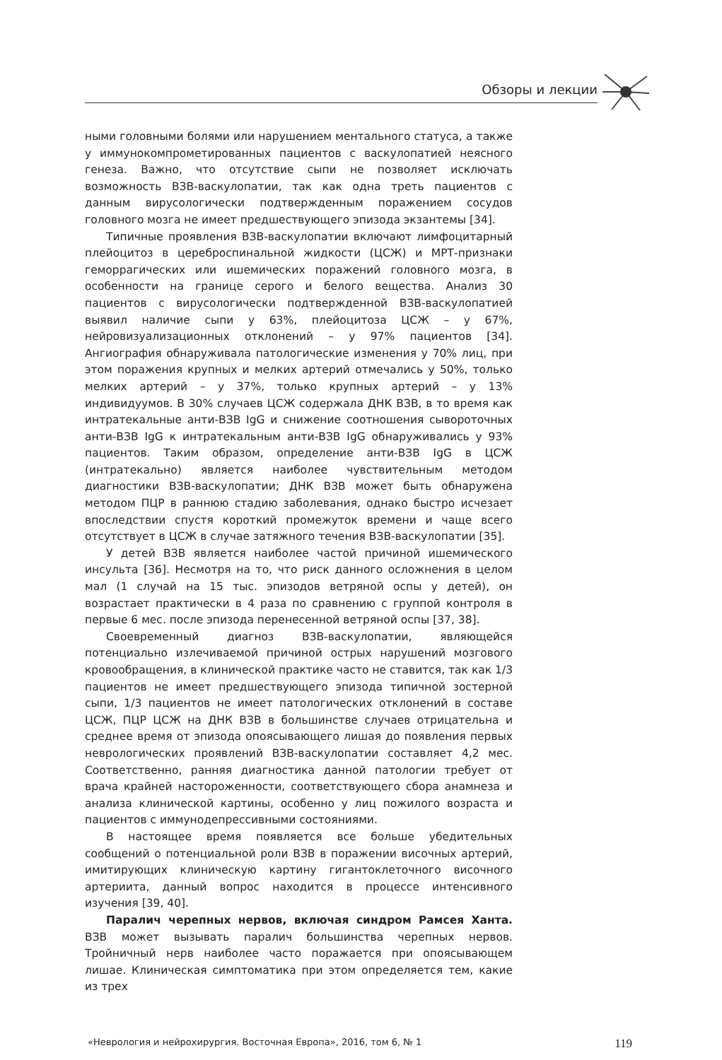Обзоры и лекции
ными головными болями или нарушением ментального статуса, а также у иммунокомпрометированных пациентов с васкулопатией неясного генеза. Важно, что отсутствие сыпи не позволяет исключать возможность ВЗВ-васкулопатии, так как одна треть пациентов с данным вирусологически подтвержденным поражением сосудов головного мозга не имеет предшествующего эпизода экзантемы [34].
Типичные проявления ВЗВ-васкулопатии включают лимфоцитарный плейоцитоз в цереброспинальной жидкости (ЦСЖ) и МРТ-признаки геморрагических или ишемических поражений головного мозга, в особенности на границе серого и белого вещества. Анализ 30 пациентов с вирусологически подтвержденной ВЗВ-васкулопатией выявил наличие сыпи у 63%, плейоцитоза ЦСЖ – у 67%, нейровизуализационных отклонений – у 97% пациентов [34]. Ангиография обнаруживала патологические изменения у 70% лиц, при этом поражения крупных и мелких артерий отмечались у 50%, только мелких артерий – у 37%, только крупных артерий – у 13% индивидуумов. В 30% случаев ЦСЖ содержала ДНК ВЗВ, в то время как интратекальные анти-ВЗВ IgG и снижение соотношения сывороточных анти-ВЗВ IgG к интратекальным анти-ВЗВ IgG обнаруживались у 93% пациентов. Таким образом, определение анти-ВЗВ IgG в ЦСЖ (интратекально) является наиболее чувствительным методом диагностики ВЗВ-васкулопатии; ДНК ВЗВ может быть обнаружена методом ПЦР в раннюю стадию заболевания, однако быстро исчезает впоследствии спустя короткий промежуток времени и чаще всего отсутствует в ЦСЖ в случае затяжного течения ВЗВ-васкулопатии [35].
У детей ВЗВ является наиболее частой причиной ишемического инсульта [36]. Несмотря на то, что риск данного осложнения в целом мал (1 случай на 15 тыс. эпизодов ветряной оспы у детей), он возрастает практически в 4 раза по сравнению с группой контроля в первые 6 мес. после эпизода перенесенной ветряной оспы [37, 38].
Своевременный диагноз ВЗВ-васкулопатии, являющейся потенциально излечиваемой причиной острых нарушений мозгового кровообращения, в клинической практике часто не ставится, так как 1/3 пациентов не имеет предшествующего эпизода типичной зостерной сыпи, 1/3 пациентов не имеет патологических отклонений в составе ЦСЖ, ПЦР ЦСЖ на ДНК ВЗВ в большинстве случаев отрицательна и среднее время от эпизода опоясывающего лишая до появления первых неврологических проявлений ВЗВ-васкулопатии составляет 4,2 мес. Соответственно, ранняя диагностика данной патологии требует от врача крайней настороженности, соответствующего сбора анамнеза и анализа клинической картины, особенно у лиц пожилого возраста и пациентов с иммунодепрессивными состояниями.
В настоящее время появляется все больше убедительных сообщений о потенциальной роли ВЗВ в поражении височных артерий, имитирующих клиническую картину гигантоклеточного височного артериита, данный вопрос находится в процессе интенсивного изучения [39, 40].
Паралич черепных нервов, включая синдром Рамсея Ханта. ВЗВ может вызывать паралич большинства черепных нервов. Тройничный нерв наиболее часто поражается при опоясывающем лишае. Клиническая симптоматика при этом определяется тем, какие из трех
«Неврология и нейрохирургия. Восточная Европа», 2016, том 6, № 1 119